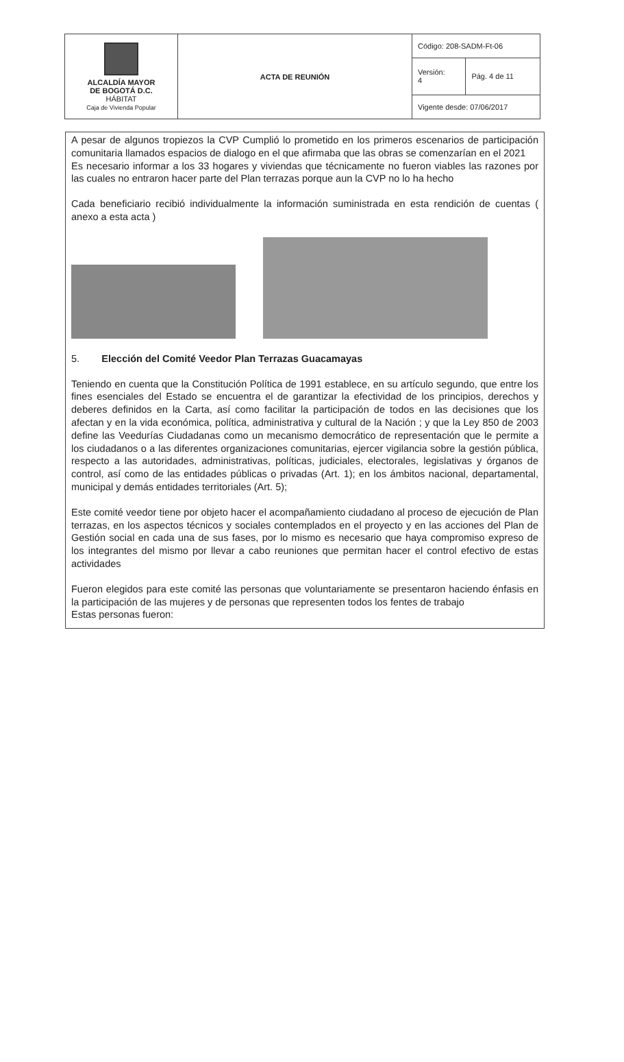| ALCALDÍA MAYOR DE BOGOTÁ D.C. HÁBITAT Caja de Vivienda Popular | ACTA DE REUNIÓN | Código: 208-SADM-Ft-06 | |
| | | Versión: 4 | Pág. 4 de 11 |
| | | Vigente desde: 07/06/2017 | |
A pesar de algunos tropiezos la CVP Cumplió lo prometido en los primeros escenarios de participación comunitaria llamados espacios de dialogo en el que afirmaba que las obras se comenzarían en el 2021
Es necesario informar a los 33 hogares y viviendas que técnicamente no fueron viables las razones por las cuales no entraron hacer parte del Plan terrazas porque aun la CVP no lo ha hecho
Cada beneficiario recibió individualmente la información suministrada en esta rendición de cuentas ( anexo a esta acta )
5. Elección del Comité Veedor Plan Terrazas Guacamayas
Teniendo en cuenta que la Constitución Política de 1991 establece, en su artículo segundo, que entre los fines esenciales del Estado se encuentra el de garantizar la efectividad de los principios, derechos y deberes definidos en la Carta, así como facilitar la participación de todos en las decisiones que los afectan y en la vida económica, política, administrativa y cultural de la Nación ; y que la Ley 850 de 2003 define las Veedurías Ciudadanas como un mecanismo democrático de representación que le permite a los ciudadanos o a las diferentes organizaciones comunitarias, ejercer vigilancia sobre la gestión pública, respecto a las autoridades, administrativas, políticas, judiciales, electorales, legislativas y órganos de control, así como de las entidades públicas o privadas (Art. 1); en los ámbitos nacional, departamental, municipal y demás entidades territoriales (Art. 5);
Este comité veedor tiene por objeto hacer el acompañamiento ciudadano al proceso de ejecución de Plan terrazas, en los aspectos técnicos y sociales contemplados en el proyecto y en las acciones del Plan de Gestión social en cada una de sus fases, por lo mismo es necesario que haya compromiso expreso de los integrantes del mismo por llevar a cabo reuniones que permitan hacer el control efectivo de estas actividades
Fueron elegidos para este comité las personas que voluntariamente se presentaron haciendo énfasis en la participación de las mujeres y de personas que representen todos los fentes de trabajo
Estas personas fueron: